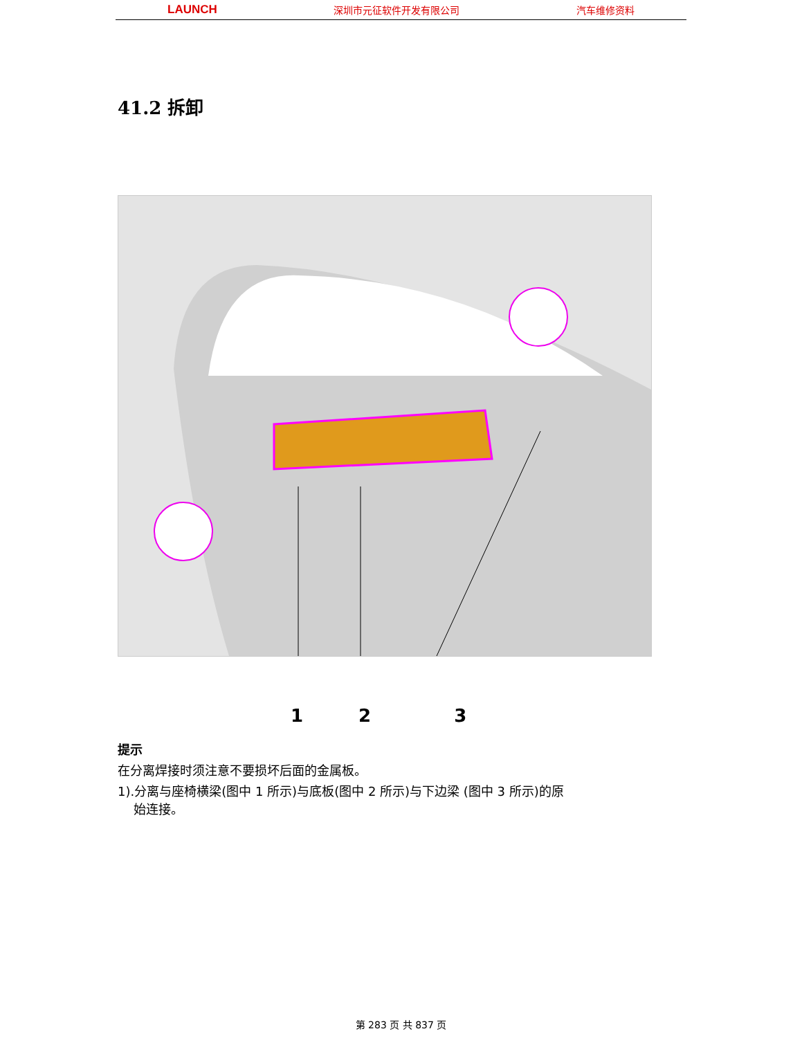LAUNCH 深圳市元征软件开发有限公司 汽车维修资料
41.2 拆卸
1 2 3
提示
在分离焊接时须注意不要损坏后面的金属板。
1).分离与座椅横梁(图中 1 所示)与底板(图中 2 所示)与下边梁 (图中 3 所示)的原
始连接。
第 283 页 共 837 页